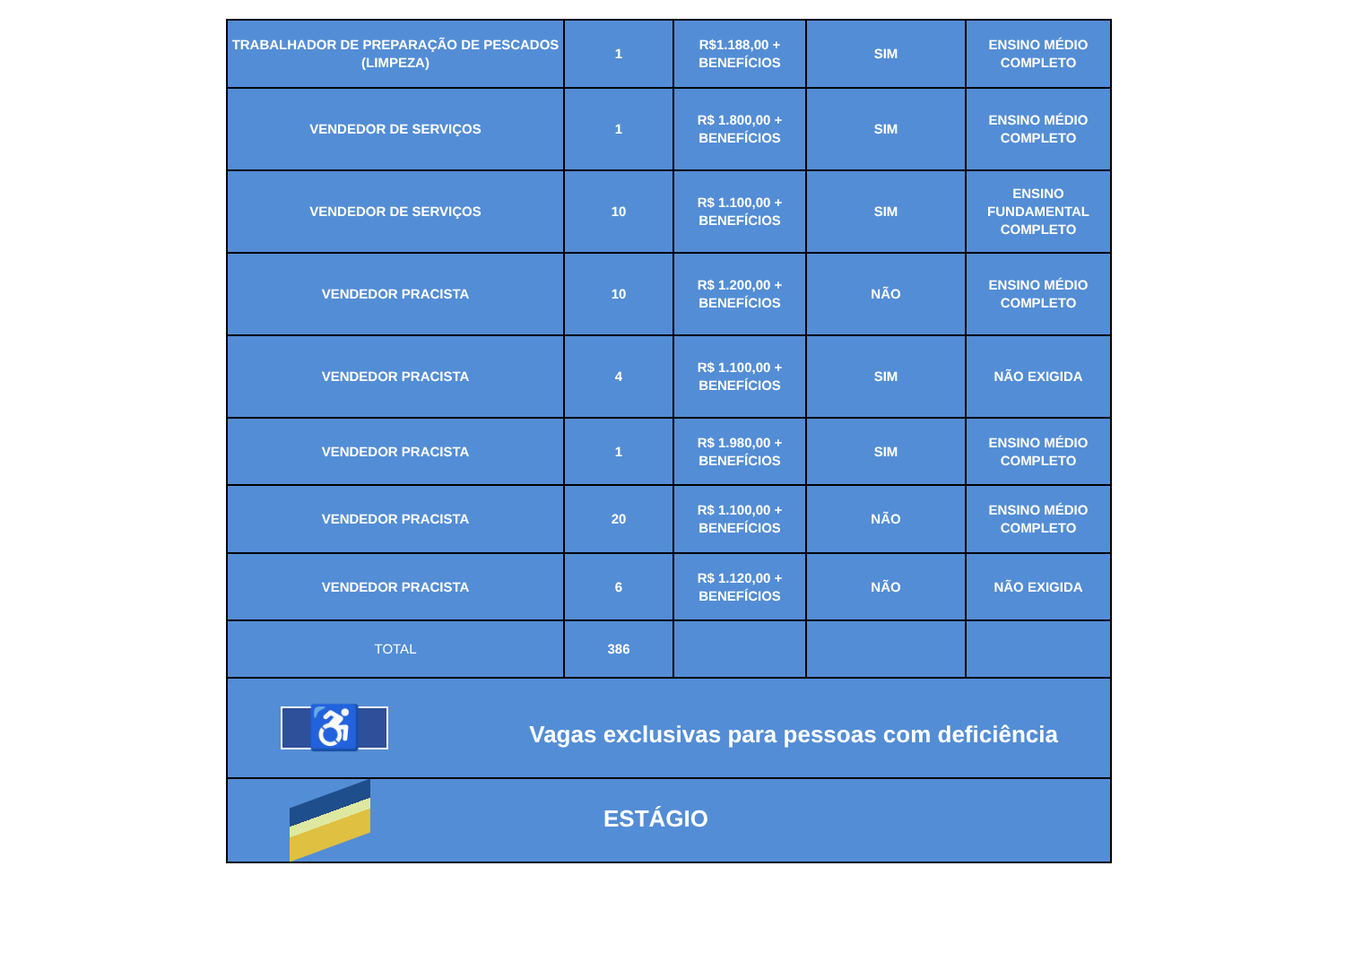| TRABALHADOR DE PREPARAÇÃO DE PESCADOS (LIMPEZA) | 1 | R$1.188,00 + BENEFÍCIOS | SIM | ENSINO MÉDIO COMPLETO |
| VENDEDOR DE SERVIÇOS | 1 | R$ 1.800,00 + BENEFÍCIOS | SIM | ENSINO MÉDIO COMPLETO |
| VENDEDOR DE SERVIÇOS | 10 | R$ 1.100,00 + BENEFÍCIOS | SIM | ENSINO FUNDAMENTAL COMPLETO |
| VENDEDOR PRACISTA | 10 | R$ 1.200,00 + BENEFÍCIOS | NÃO | ENSINO MÉDIO COMPLETO |
| VENDEDOR PRACISTA | 4 | R$ 1.100,00 + BENEFÍCIOS | SIM | NÃO EXIGIDA |
| VENDEDOR PRACISTA | 1 | R$ 1.980,00 + BENEFÍCIOS | SIM | ENSINO MÉDIO COMPLETO |
| VENDEDOR PRACISTA | 20 | R$ 1.100,00 + BENEFÍCIOS | NÃO | ENSINO MÉDIO COMPLETO |
| VENDEDOR PRACISTA | 6 | R$ 1.120,00 + BENEFÍCIOS | NÃO | NÃO EXIGIDA |
| TOTAL | 386 | | | |
| ♿ Vagas exclusivas para pessoas com deficiência | | | | |
| ESTÁGIO | | | | |